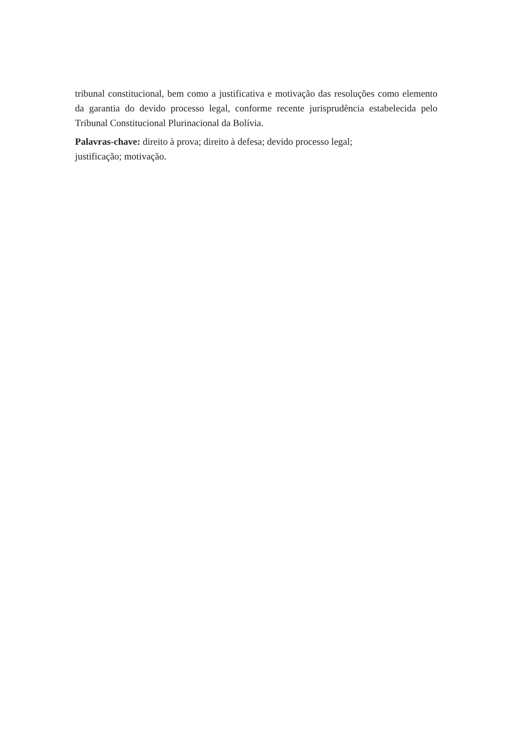tribunal constitucional, bem como a justificativa e motivação das resoluções como elemento da garantia do devido processo legal, conforme recente jurisprudência estabelecida pelo Tribunal Constitucional Plurinacional da Bolívia.
Palavras-chave: direito à prova; direito à defesa; devido processo legal;
justificação; motivação.